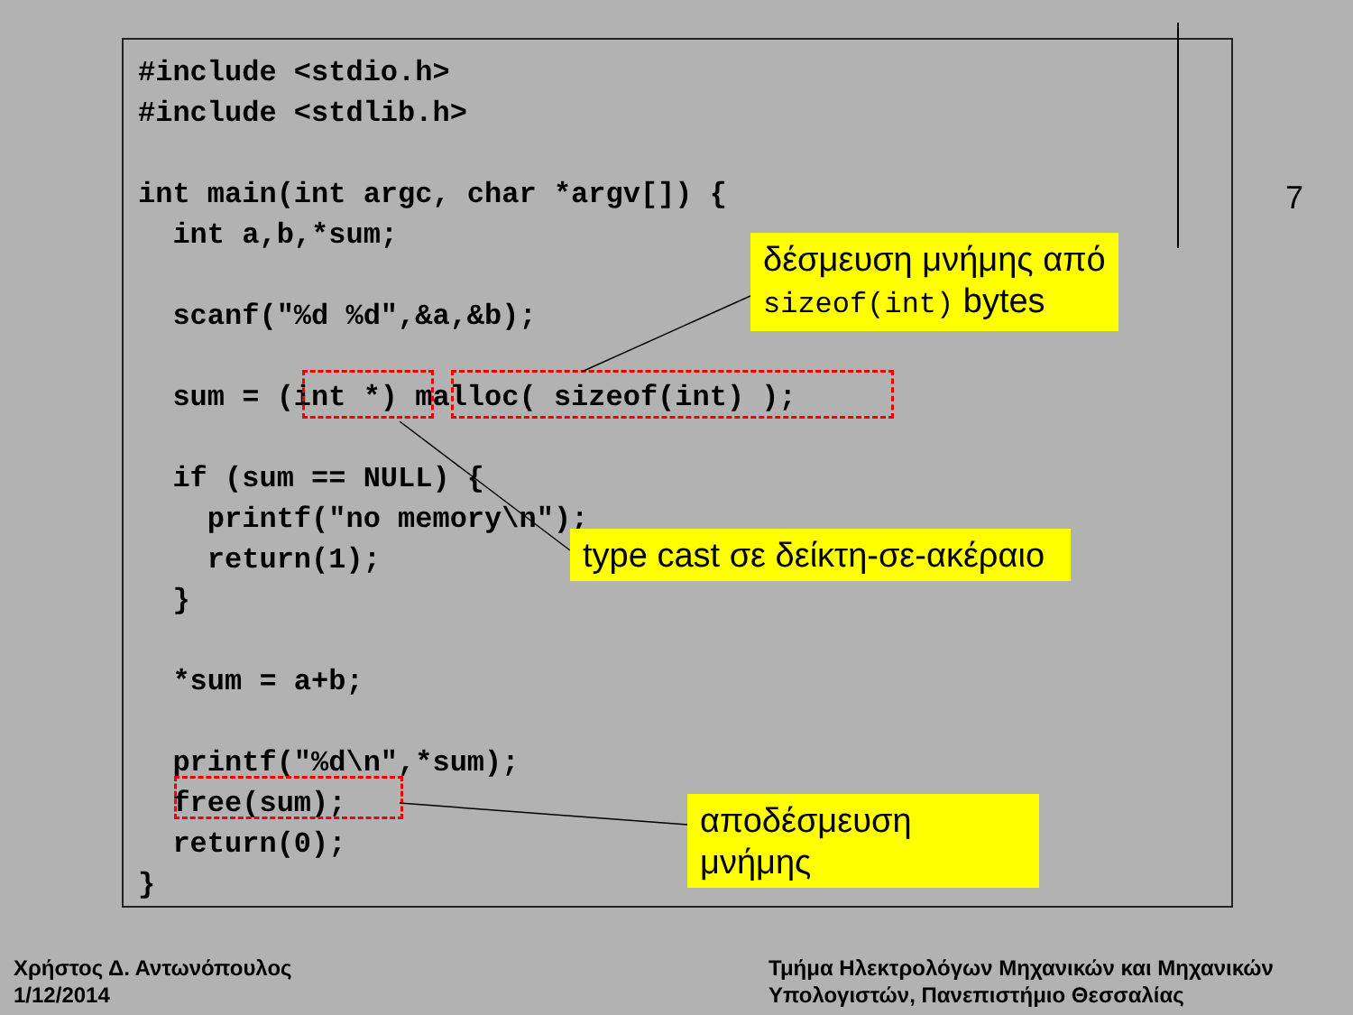#include <stdio.h>
#include <stdlib.h>

int main(int argc, char *argv[]) {
  int a,b,*sum;

  scanf("%d %d",&a,&b);

  sum = (int *) malloc( sizeof(int) );

  if (sum == NULL) {
    printf("no memory\n");
    return(1);
  }

  *sum = a+b;

  printf("%d\n",*sum);
  free(sum);
  return(0);
}
δέσμευση μνήμης από
sizeof(int) bytes
type cast σε δείκτη-σε-ακέραιο
αποδέσμευση μνήμης
7
Χρήστος Δ. Αντωνόπουλος
1/12/2014
Τμήμα Ηλεκτρολόγων Μηχανικών και Μηχανικών
Υπολογιστών, Πανεπιστήμιο Θεσσαλίας